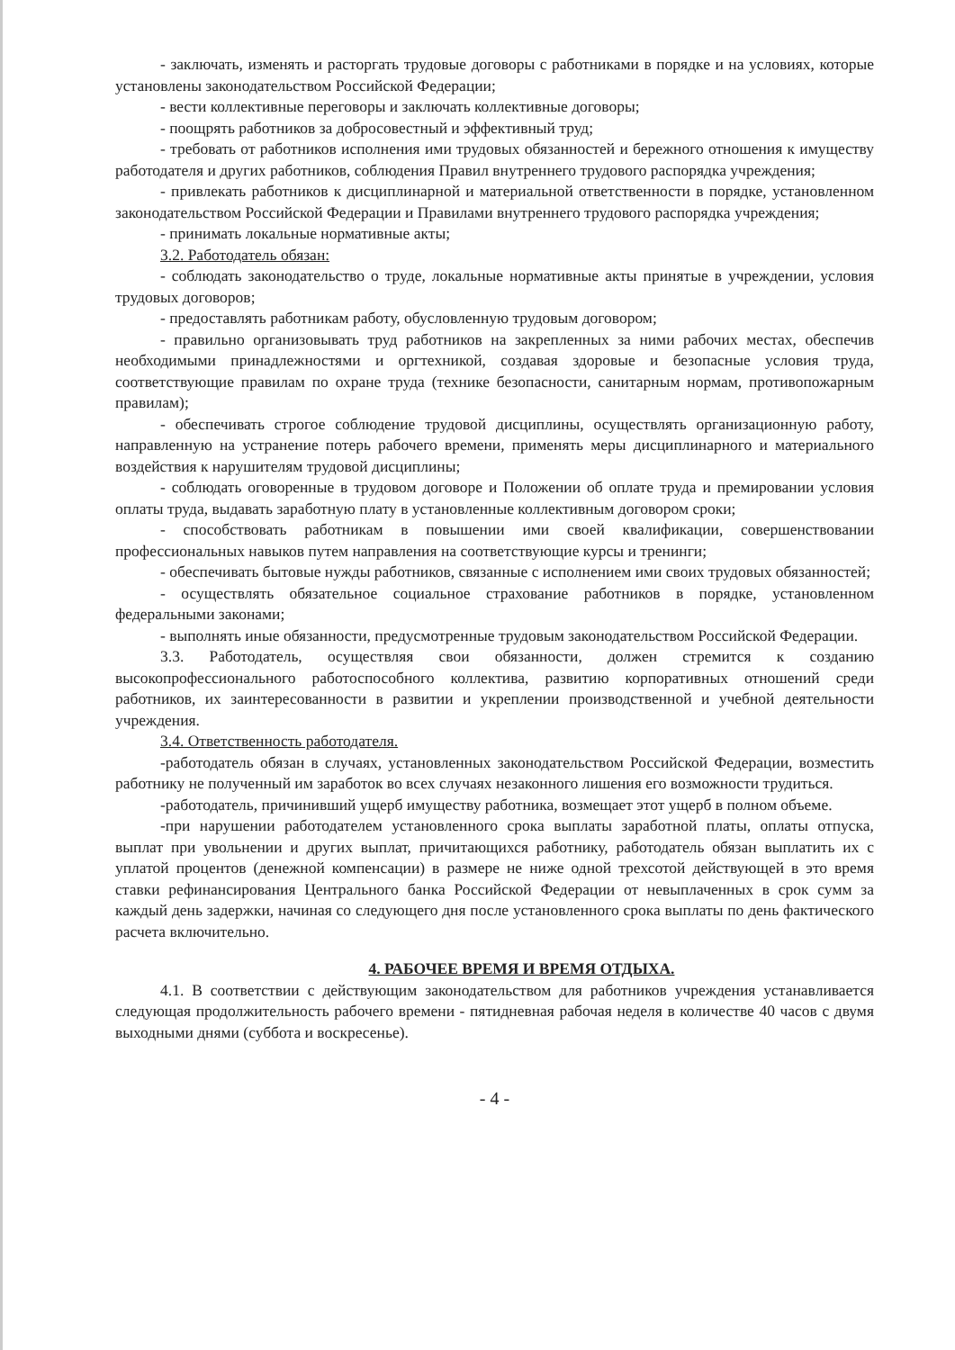- заключать, изменять и расторгать трудовые договоры с работниками в порядке и на условиях, которые установлены законодательством Российской Федерации;
- вести коллективные переговоры и заключать коллективные договоры;
- поощрять работников за добросовестный и эффективный труд;
- требовать от работников исполнения ими трудовых обязанностей и бережного отношения к имуществу работодателя и других работников, соблюдения Правил внутреннего трудового распорядка учреждения;
- привлекать работников к дисциплинарной и материальной ответственности в порядке, установленном законодательством Российской Федерации и Правилами внутреннего трудового распорядка учреждения;
- принимать локальные нормативные акты;
3.2. Работодатель обязан:
- соблюдать законодательство о труде, локальные нормативные акты принятые в учреждении, условия трудовых договоров;
- предоставлять работникам работу, обусловленную трудовым договором;
- правильно организовывать труд работников на закрепленных за ними рабочих местах, обеспечив необходимыми принадлежностями и оргтехникой, создавая здоровые и безопасные условия труда, соответствующие правилам по охране труда (технике безопасности, санитарным нормам, противопожарным правилам);
- обеспечивать строгое соблюдение трудовой дисциплины, осуществлять организационную работу, направленную на устранение потерь рабочего времени, применять меры дисциплинарного и материального воздействия к нарушителям трудовой дисциплины;
- соблюдать оговоренные в трудовом договоре и Положении об оплате труда и премировании условия оплаты труда, выдавать заработную плату в установленные коллективным договором сроки;
- способствовать работникам в повышении ими своей квалификации, совершенствовании профессиональных навыков путем направления на соответствующие курсы и тренинги;
- обеспечивать бытовые нужды работников, связанные с исполнением ими своих трудовых обязанностей;
- осуществлять обязательное социальное страхование работников в порядке, установленном федеральными законами;
- выполнять иные обязанности, предусмотренные трудовым законодательством Российской Федерации.
3.3. Работодатель, осуществляя свои обязанности, должен стремится к созданию высокопрофессионального работоспособного коллектива, развитию корпоративных отношений среди работников, их заинтересованности в развитии и укреплении производственной и учебной деятельности учреждения.
3.4. Ответственность работодателя.
-работодатель обязан в случаях, установленных законодательством Российской Федерации, возместить работнику не полученный им заработок во всех случаях незаконного лишения его возможности трудиться.
-работодатель, причинивший ущерб имуществу работника, возмещает этот ущерб в полном объеме.
-при нарушении работодателем установленного срока выплаты заработной платы, оплаты отпуска, выплат при увольнении и других выплат, причитающихся работнику, работодатель обязан выплатить их с уплатой процентов (денежной компенсации) в размере не ниже одной трехсотой действующей в это время ставки рефинансирования Центрального банка Российской Федерации от невыплаченных в срок сумм за каждый день задержки, начиная со следующего дня после установленного срока выплаты по день фактического расчета включительно.
4. РАБОЧЕЕ ВРЕМЯ И ВРЕМЯ ОТДЫХА.
4.1. В соответствии с действующим законодательством для работников учреждения устанавливается следующая продолжительность рабочего времени - пятидневная рабочая неделя в количестве 40 часов с двумя выходными днями (суббота и воскресенье).
- 4 -